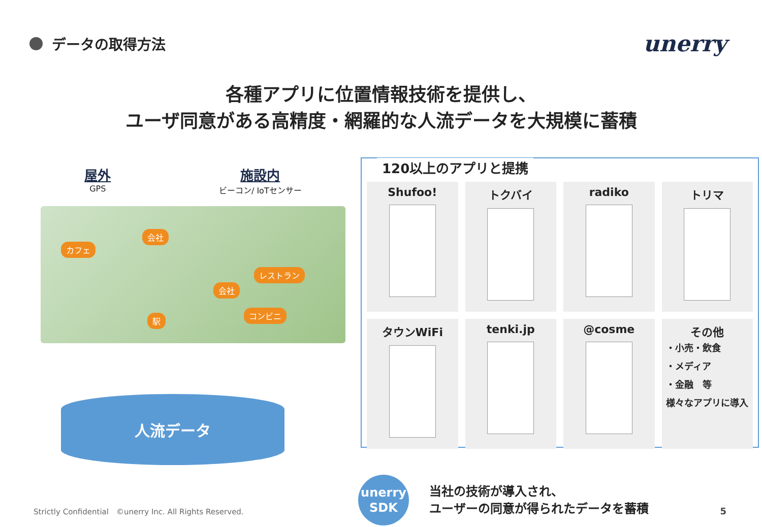データの取得方法
unerry
各種アプリに位置情報技術を提供し、
ユーザ同意がある高精度・網羅的な人流データを大規模に蓄積
屋外
GPS
施設内
ビーコン/ IoTセンサー
カフェ
会社
レストラン
会社
コンビニ
駅
人流データ
120以上のアプリと提携
Shufoo!
トクバイ
radiko
トリマ
タウンWiFi
tenki.jp
@cosme
その他
・小売・飲食
・メディア
・金融　等
様々なアプリに導入
unerry
SDK
当社の技術が導入され、
ユーザーの同意が得られたデータを蓄積
Strictly Confidential　©unerry Inc. All Rights Reserved.
5